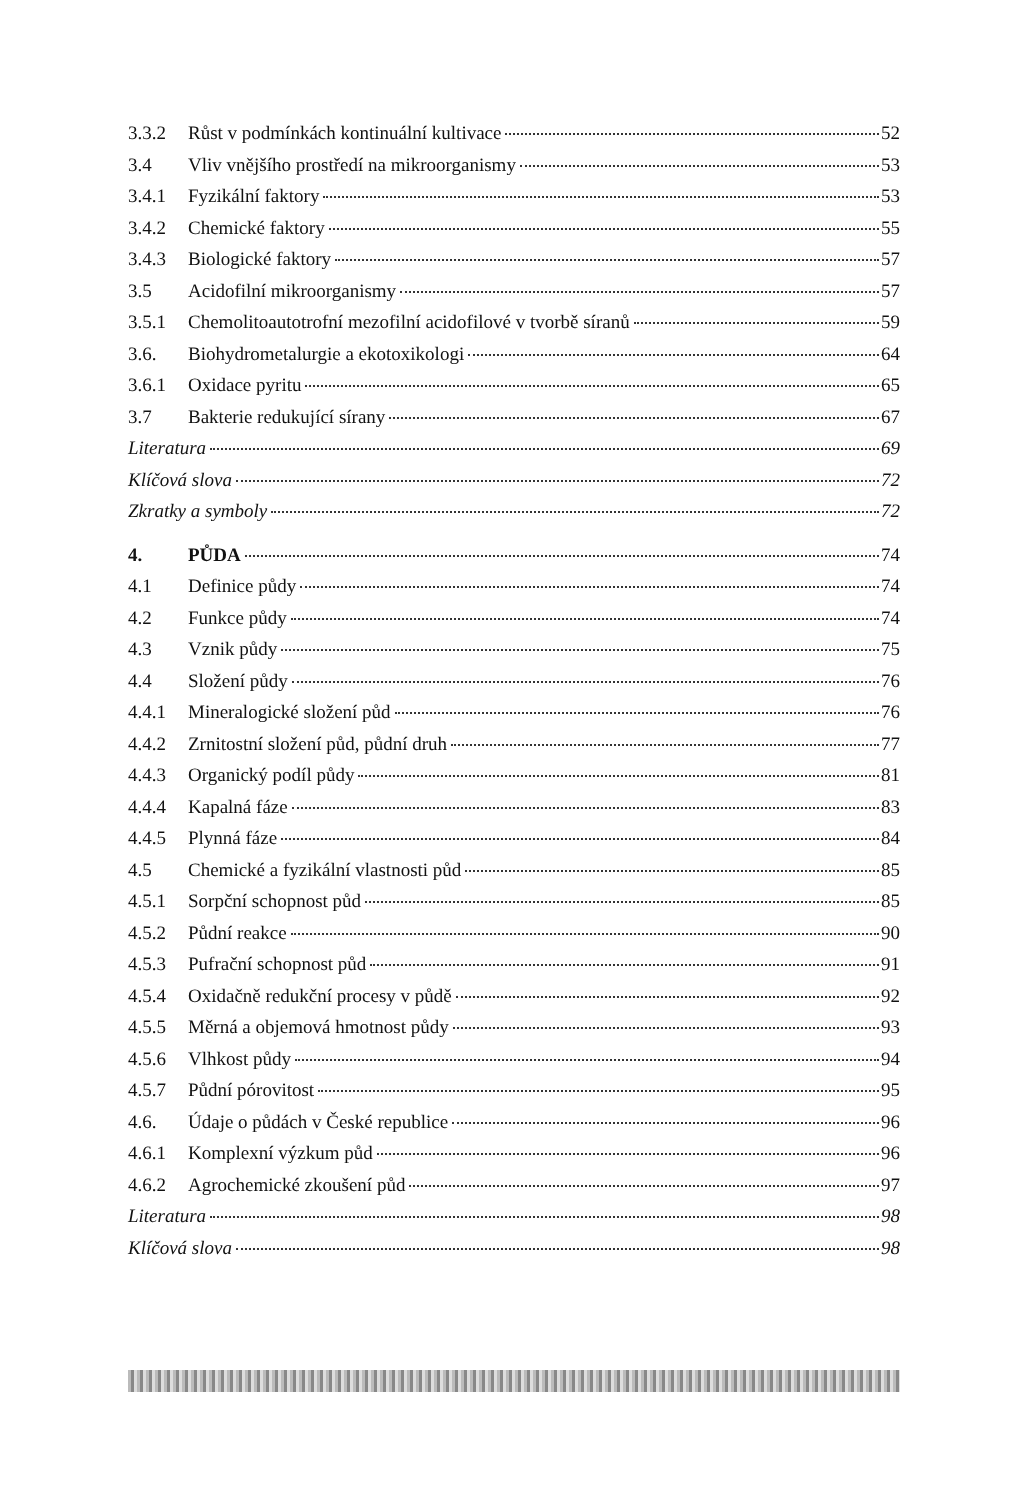3.3.2 Růst v podmínkách kontinuální kultivace 52
3.4 Vliv vnějšího prostředí na mikroorganismy 53
3.4.1 Fyzikální faktory 53
3.4.2 Chemické faktory 55
3.4.3 Biologické faktory 57
3.5 Acidofilní mikroorganismy 57
3.5.1 Chemolitoautotrofní mezofilní acidofilové v tvorbě síranů 59
3.6. Biohydrometalurgie a ekotoxikologi 64
3.6.1 Oxidace pyritu 65
3.7 Bakterie redukující sírany 67
Literatura 69
Klíčová slova 72
Zkratky a symboly 72
4. PŮDA 74
4.1 Definice půdy 74
4.2 Funkce půdy 74
4.3 Vznik půdy 75
4.4 Složení půdy 76
4.4.1 Mineralogické složení půd 76
4.4.2 Zrnitostní složení půd, půdní druh 77
4.4.3 Organický podíl půdy 81
4.4.4 Kapalná fáze 83
4.4.5 Plynná fáze 84
4.5 Chemické a fyzikální vlastnosti půd 85
4.5.1 Sorpční schopnost půd 85
4.5.2 Půdní reakce 90
4.5.3 Pufrační schopnost půd 91
4.5.4 Oxidačně redukční procesy v půdě 92
4.5.5 Měrná a objemová hmotnost půdy 93
4.5.6 Vlhkost půdy 94
4.5.7 Půdní pórovitost 95
4.6. Údaje o půdách v České republice 96
4.6.1 Komplexní výzkum půd 96
4.6.2 Agrochemické zkoušení půd 97
Literatura 98
Klíčová slova 98